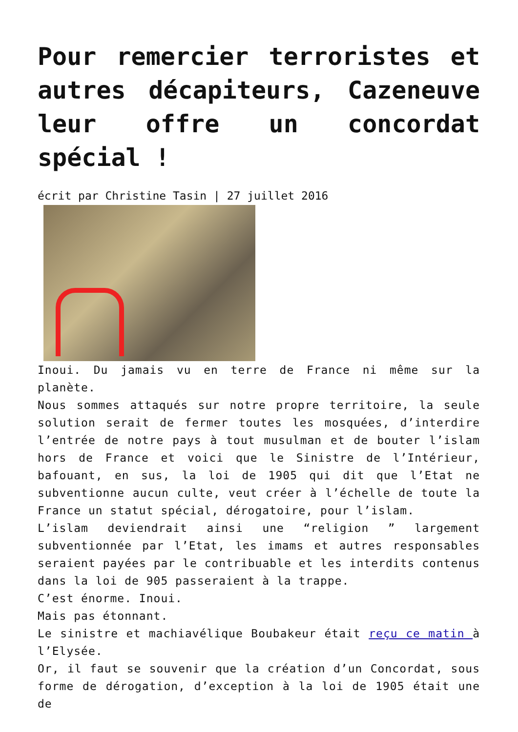Pour remercier terroristes et autres décapiteurs, Cazeneuve leur offre un concordat spécial !
écrit par Christine Tasin | 27 juillet 2016
Inoui. Du jamais vu en terre de France ni même sur la planète.
Nous sommes attaqués sur notre propre territoire, la seule solution serait de fermer toutes les mosquées, d’interdire l’entrée de notre pays à tout musulman et de bouter l’islam hors de France et voici que le Sinistre de l’Intérieur, bafouant, en sus, la loi de 1905 qui dit que l’Etat ne subventionne aucun culte, veut créer à l’échelle de toute la France un statut spécial, dérogatoire, pour l’islam.
L’islam deviendrait ainsi une “religion ” largement subventionnée par l’Etat, les imams et autres responsables seraient payées par le contribuable et les interdits contenus dans la loi de 905 passeraient à la trappe.
C’est énorme. Inoui.
Mais pas étonnant.
Le sinistre et machiavélique Boubakeur était reçu ce matin à l’Elysée.
Or, il faut se souvenir que la création d’un Concordat, sous forme de dérogation, d’exception à la loi de 1905 était une de